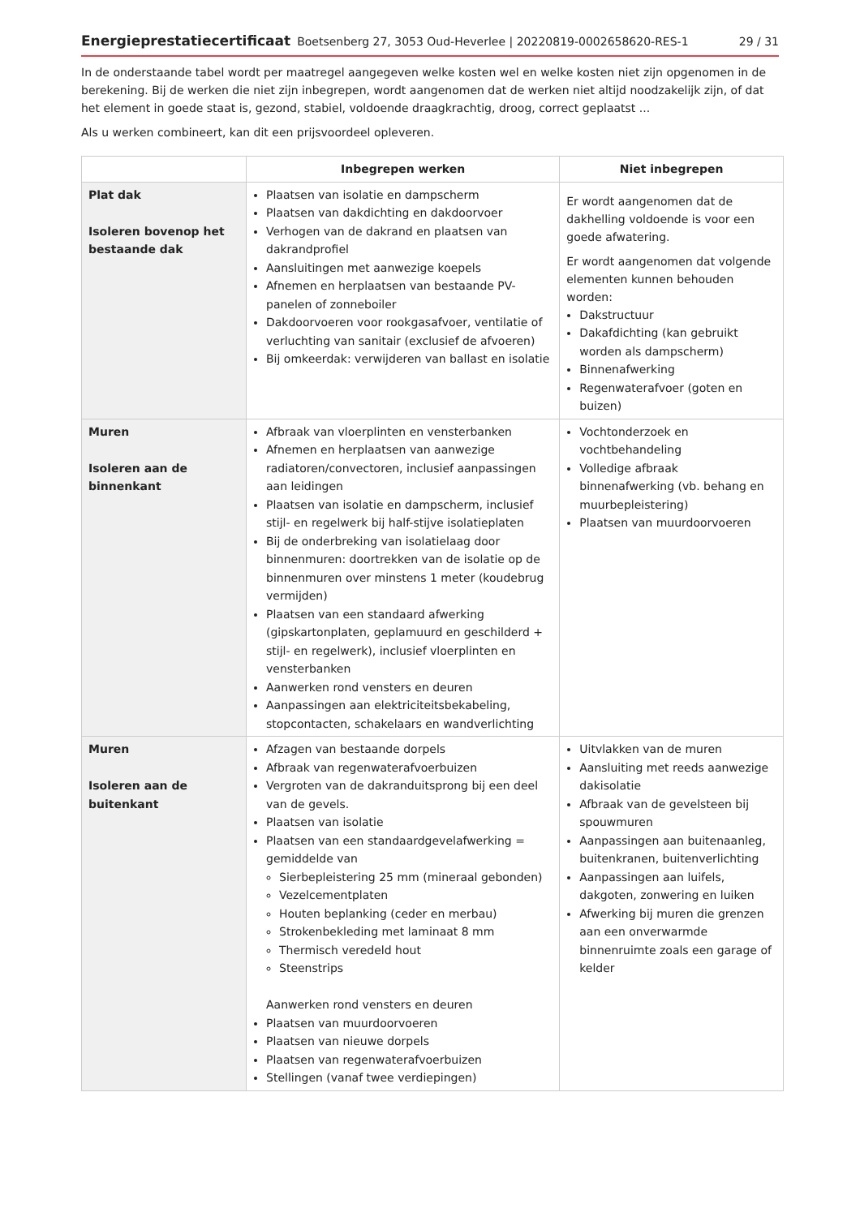Energieprestatiecertificaat Boetsenberg 27, 3053 Oud-Heverlee | 20220819-0002658620-RES-1
29 / 31
In de onderstaande tabel wordt per maatregel aangegeven welke kosten wel en welke kosten niet zijn opgenomen in de berekening. Bij de werken die niet zijn inbegrepen, wordt aangenomen dat de werken niet altijd noodzakelijk zijn, of dat het element in goede staat is, gezond, stabiel, voldoende draagkrachtig, droog, correct geplaatst ...
Als u werken combineert, kan dit een prijsvoordeel opleveren.
| | Inbegrepen werken | Niet inbegrepen |
| --- | --- | --- |
| Plat dak Isoleren bovenop het bestaande dak | Plaatsen van isolatie en dampscherm Plaatsen van dakdichting en dakdoorvoer Verhogen van de dakrand en plaatsen van dakrandprofiel Aansluitingen met aanwezige koepels Afnemen en herplaatsen van bestaande PV-panelen of zonneboiler Dakdoorvoeren voor rookgasafvoer, ventilatie of verluchting van sanitair (exclusief de afvoeren) Bij omkeerdak: verwijderen van ballast en isolatie | Er wordt aangenomen dat de dakhelling voldoende is voor een goede afwatering. Er wordt aangenomen dat volgende elementen kunnen behouden worden: Dakstructuur Dakafdichting (kan gebruikt worden als dampscherm) Binnenafwerking Regenwaterafvoer (goten en buizen) |
| Muren Isoleren aan de binnenkant | Afbraak van vloerplinten en vensterbanken Afnemen en herplaatsen van aanwezige radiatoren/convectoren, inclusief aanpassingen aan leidingen Plaatsen van isolatie en dampscherm, inclusief stijl- en regelwerk bij half-stijve isolatieplaten Bij de onderbreking van isolatielaag door binnenmuren: doortrekken van de isolatie op de binnenmuren over minstens 1 meter (koudebrug vermijden) Plaatsen van een standaard afwerking (gipskartonplaten, geplamuurd en geschilderd + stijl- en regelwerk), inclusief vloerplinten en vensterbanken Aanwerken rond vensters en deuren Aanpassingen aan elektriciteitsbekabeling, stopcontacten, schakelaars en wandverlichting | Vochtonderzoek en vochtbehandeling Volledige afbraak binnenafwerking (vb. behang en muurbepleistering) Plaatsen van muurdoorvoeren |
| Muren Isoleren aan de buitenkant | Afzagen van bestaande dorpels Afbraak van regenwaterafvoerbuizen Vergroten van de dakranduitsprong bij een deel van de gevels. Plaatsen van isolatie Plaatsen van een standaardgevelafwerking = gemiddelde van Sierbepleistering 25 mm (mineraal gebonden) Vezelcementplaten Houten beplanking (ceder en merbau) Strokenbekleding met laminaat 8 mm Thermisch veredeld hout Steenstrips Aanwerken rond vensters en deuren Plaatsen van muurdoorvoeren Plaatsen van nieuwe dorpels Plaatsen van regenwaterafvoerbuizen Stellingen (vanaf twee verdiepingen) | Uitvlakken van de muren Aansluiting met reeds aanwezige dakisolatie Afbraak van de gevelsteen bij spouwmuren Aanpassingen aan buitenaanleg, buitenkranen, buitenverlichting Aanpassingen aan luifels, dakgoten, zonwering en luiken Afwerking bij muren die grenzen aan een onverwarmde binnenruimte zoals een garage of kelder |